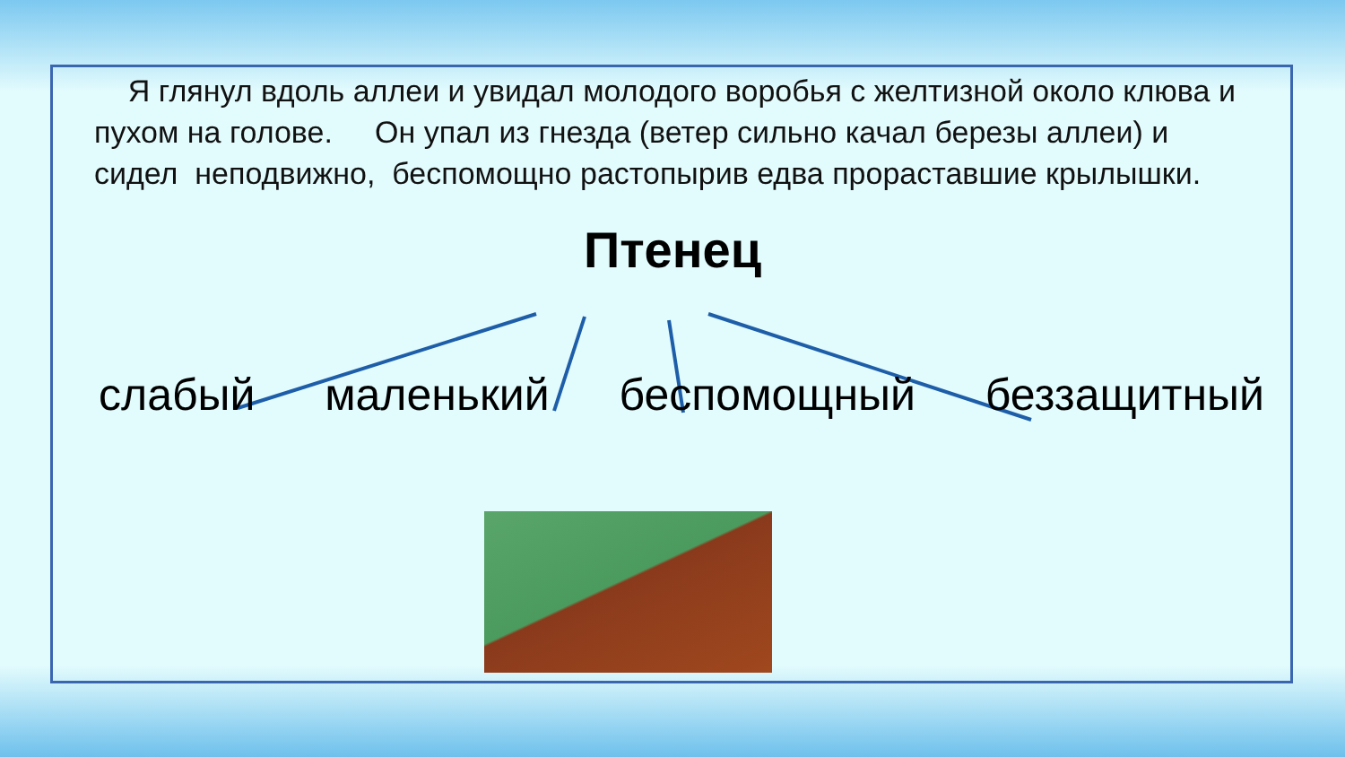Я глянул вдоль аллеи и увидал молодого воробья с желтизной около клюва и пухом на голове. Он упал из гнезда (ветер сильно качал березы аллеи) и сидел неподвижно, беспомощно растопырив едва прораставшие крылышки.
Птенец
слабый маленький беспомощный беззащитный